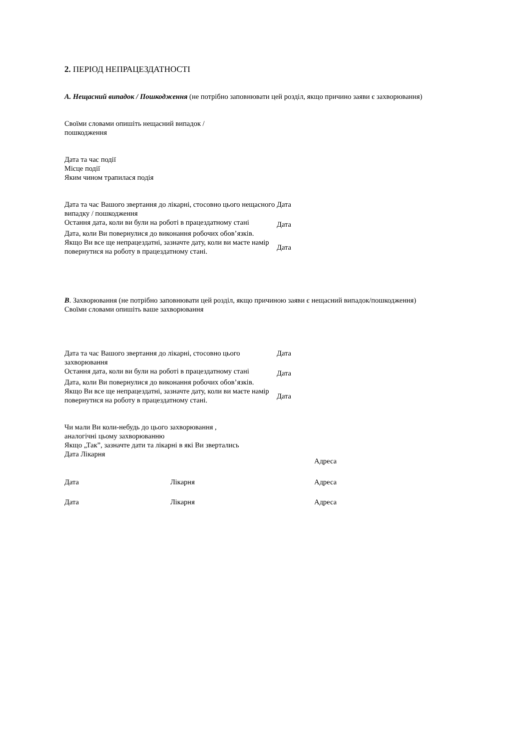2. ПЕРІОД НЕПРАЦЕЗДАТНОСТІ
A. Нещасний випадок / Пошкодження (не потрібно заповнювати цей розділ, якщо причино заяви є захворювання)
Своїми словами опишіть нещасний випадок /
пошкодження
Дата та час події
Місце події
Яким чином трапилася подія
Дата та час Вашого звертання до лікарні, стосовно цього нещасного випадку / пошкодження
Дата
Остання дата, коли ви були на роботі в працездатному стані
Дата
Дата, коли Ви повернулися до виконання робочих обов’язків.
Якщо Ви все ще непрацездатні, зазначте дату, коли ви маєте намір повернутися на роботу в працездатному стані.
Дата
B. Захворювання (не потрібно заповнювати цей розділ, якщо причиною заяви є нещасний випадок/пошкодження)
Своїми словами опишіть ваше захворювання
Дата та час Вашого звертання до лікарні, стосовно цього захворювання
Дата
Остання дата, коли ви були на роботі в працездатному стані
Дата
Дата, коли Ви повернулися до виконання робочих обов’язків.
Якщо Ви все ще непрацездатні, зазначте дату, коли ви маєте намір повернутися на роботу в працездатному стані.
Дата
Чи мали Ви коли-небудь до цього захворювання , аналогічні цьому захворюванню
Якщо „Так”, зазначте дати та лікарні в які Ви звертались
Дата Лікарня
Адреса
Дата Лікарня Адреса
Дата Лікарня Адреса